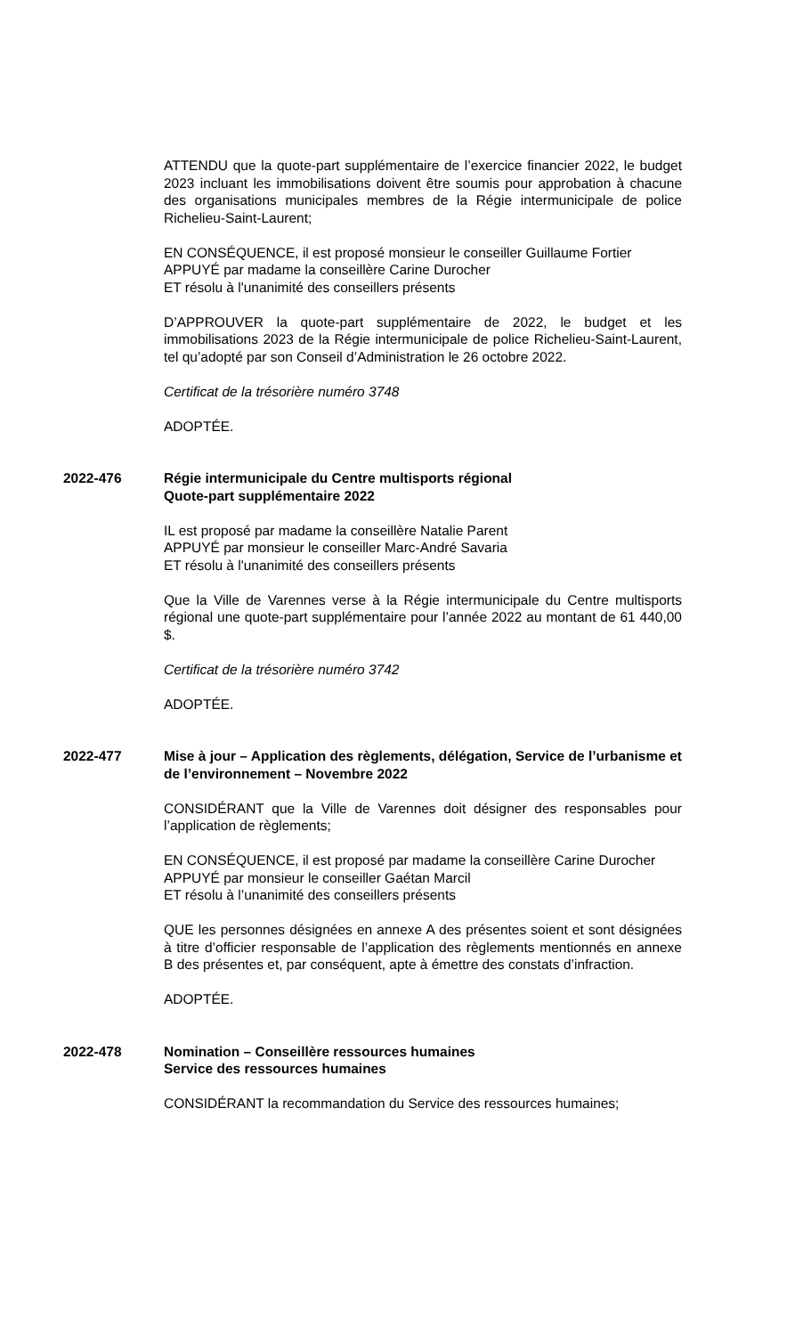ATTENDU que la quote-part supplémentaire de l’exercice financier 2022, le budget 2023 incluant les immobilisations doivent être soumis pour approbation à chacune des organisations municipales membres de la Régie intermunicipale de police Richelieu-Saint-Laurent;
EN CONSÉQUENCE, il est proposé monsieur le conseiller Guillaume Fortier
APPUYÉ par madame la conseillère Carine Durocher
ET résolu à l'unanimité des conseillers présents
D’APPROUVER la quote-part supplémentaire de 2022, le budget et les immobilisations 2023 de la Régie intermunicipale de police Richelieu-Saint-Laurent, tel qu’adopté par son Conseil d’Administration le 26 octobre 2022.
Certificat de la trésorière numéro 3748
ADOPTÉE.
2022-476 Régie intermunicipale du Centre multisports régional
Quote-part supplémentaire 2022
IL est proposé par madame la conseillère Natalie Parent
APPUYÉ par monsieur le conseiller Marc-André Savaria
ET résolu à l'unanimité des conseillers présents
Que la Ville de Varennes verse à la Régie intermunicipale du Centre multisports régional une quote-part supplémentaire pour l’année 2022 au montant de 61 440,00 $.
Certificat de la trésorière numéro 3742
ADOPTÉE.
2022-477 Mise à jour – Application des règlements, délégation, Service de l’urbanisme et de l’environnement – Novembre 2022
CONSIDÉRANT que la Ville de Varennes doit désigner des responsables pour l’application de règlements;
EN CONSÉQUENCE, il est proposé par madame la conseillère Carine Durocher
APPUYÉ par monsieur le conseiller Gaétan Marcil
ET résolu à l’unanimité des conseillers présents
QUE les personnes désignées en annexe A des présentes soient et sont désignées à titre d’officier responsable de l’application des règlements mentionnés en annexe B des présentes et, par conséquent, apte à émettre des constats d’infraction.
ADOPTÉE.
2022-478 Nomination – Conseillère ressources humaines
Service des ressources humaines
CONSIDÉRANT la recommandation du Service des ressources humaines;